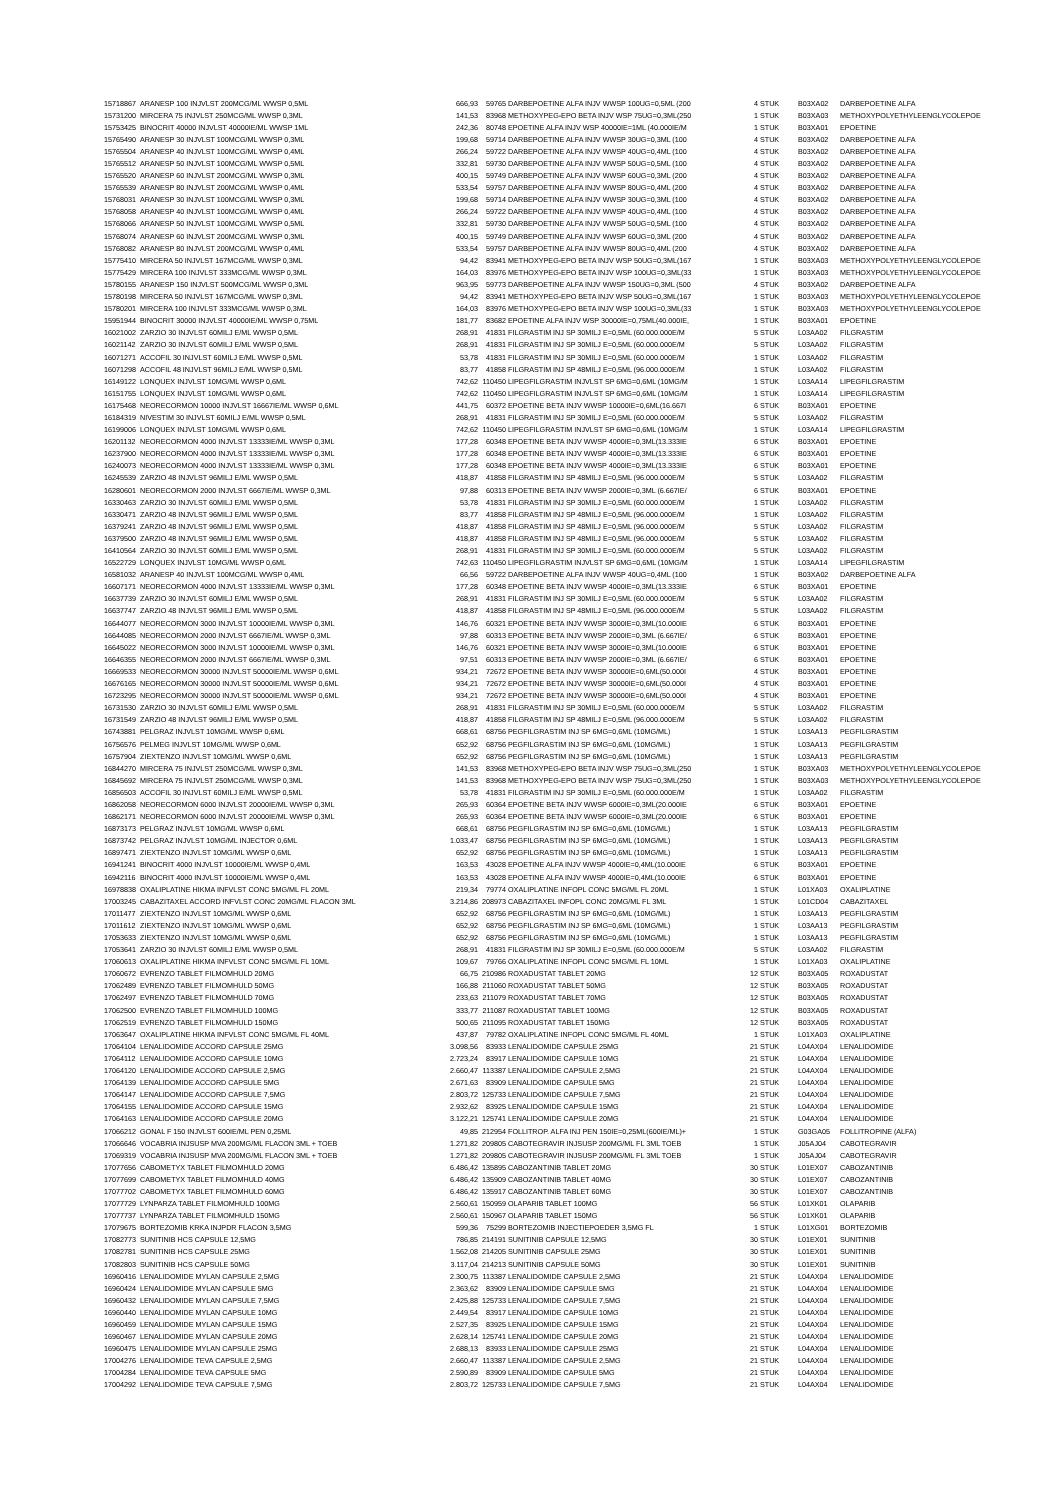| 15718867 | ARANESP 100 INJVLST 200MCG/ML WWSP 0,5ML | 666,93 | 59765 | DARBEPOETINE ALFA INJV WWSP 100UG=0,5ML (200 | 4 | STUK | B03XA02 | DARBEPOETINE ALFA |
| 15731200 | MIRCERA 75 INJVLST 250MCG/ML WWSP 0,3ML | 141,53 | 83968 | METHOXYPEG-EPO BETA INJV WSP 75UG=0,3ML(250 | 1 | STUK | B03XA03 | METHOXYPOLYETHYLEENGLYCOLEPOE |
| 15753425 | BINOCRIT 40000 INJVLST 40000IE/ML WWSP 1ML | 242,36 | 80748 | EPOETINE ALFA INJV WSP 40000IE=1ML (40.000IE/M | 1 | STUK | B03XA01 | EPOETINE |
| 15765490 | ARANESP 30 INJVLST 100MCG/ML WWSP 0,3ML | 199,68 | 59714 | DARBEPOETINE ALFA INJV WWSP 30UG=0,3ML (100 | 4 | STUK | B03XA02 | DARBEPOETINE ALFA |
| 15765504 | ARANESP 40 INJVLST 100MCG/ML WWSP 0,4ML | 266,24 | 59722 | DARBEPOETINE ALFA INJV WWSP 40UG=0,4ML (100 | 4 | STUK | B03XA02 | DARBEPOETINE ALFA |
| 15765512 | ARANESP 50 INJVLST 100MCG/ML WWSP 0,5ML | 332,81 | 59730 | DARBEPOETINE ALFA INJV WWSP 50UG=0,5ML (100 | 4 | STUK | B03XA02 | DARBEPOETINE ALFA |
| 15765520 | ARANESP 60 INJVLST 200MCG/ML WWSP 0,3ML | 400,15 | 59749 | DARBEPOETINE ALFA INJV WWSP 60UG=0,3ML (200 | 4 | STUK | B03XA02 | DARBEPOETINE ALFA |
| 15765539 | ARANESP 80 INJVLST 200MCG/ML WWSP 0,4ML | 533,54 | 59757 | DARBEPOETINE ALFA INJV WWSP 80UG=0,4ML (200 | 4 | STUK | B03XA02 | DARBEPOETINE ALFA |
| 15768031 | ARANESP 30 INJVLST 100MCG/ML WWSP 0,3ML | 199,68 | 59714 | DARBEPOETINE ALFA INJV WWSP 30UG=0,3ML (100 | 4 | STUK | B03XA02 | DARBEPOETINE ALFA |
| 15768058 | ARANESP 40 INJVLST 100MCG/ML WWSP 0,4ML | 266,24 | 59722 | DARBEPOETINE ALFA INJV WWSP 40UG=0,4ML (100 | 4 | STUK | B03XA02 | DARBEPOETINE ALFA |
| 15768066 | ARANESP 50 INJVLST 100MCG/ML WWSP 0,5ML | 332,81 | 59730 | DARBEPOETINE ALFA INJV WWSP 50UG=0,5ML (100 | 4 | STUK | B03XA02 | DARBEPOETINE ALFA |
| 15768074 | ARANESP 60 INJVLST 200MCG/ML WWSP 0,3ML | 400,15 | 59749 | DARBEPOETINE ALFA INJV WWSP 60UG=0,3ML (200 | 4 | STUK | B03XA02 | DARBEPOETINE ALFA |
| 15768082 | ARANESP 80 INJVLST 200MCG/ML WWSP 0,4ML | 533,54 | 59757 | DARBEPOETINE ALFA INJV WWSP 80UG=0,4ML (200 | 4 | STUK | B03XA02 | DARBEPOETINE ALFA |
| 15775410 | MIRCERA 50 INJVLST 167MCG/ML WWSP 0,3ML | 94,42 | 83941 | METHOXYPEG-EPO BETA INJV WSP 50UG=0,3ML(167 | 1 | STUK | B03XA03 | METHOXYPOLYETHYLEENGLYCOLEPOE |
| 15775429 | MIRCERA 100 INJVLST 333MCG/ML WWSP 0,3ML | 164,03 | 83976 | METHOXYPEG-EPO BETA INJV WSP 100UG=0,3ML(33 | 1 | STUK | B03XA03 | METHOXYPOLYETHYLEENGLYCOLEPOE |
| 15780155 | ARANESP 150 INJVLST 500MCG/ML WWSP 0,3ML | 963,95 | 59773 | DARBEPOETINE ALFA INJV WWSP 150UG=0,3ML (500 | 4 | STUK | B03XA02 | DARBEPOETINE ALFA |
| 15780198 | MIRCERA 50 INJVLST 167MCG/ML WWSP 0,3ML | 94,42 | 83941 | METHOXYPEG-EPO BETA INJV WSP 50UG=0,3ML(167 | 1 | STUK | B03XA03 | METHOXYPOLYETHYLEENGLYCOLEPOE |
| 15780201 | MIRCERA 100 INJVLST 333MCG/ML WWSP 0,3ML | 164,03 | 83976 | METHOXYPEG-EPO BETA INJV WSP 100UG=0,3ML(33 | 1 | STUK | B03XA03 | METHOXYPOLYETHYLEENGLYCOLEPOE |
| 15951944 | BINOCRIT 30000 INJVLST 40000IE/ML WWSP 0,75ML | 181,77 | 83682 | EPOETINE ALFA INJV WSP 30000IE=0,75ML(40.000IE, | 1 | STUK | B03XA01 | EPOETINE |
| 16021002 | ZARZIO 30 INJVLST 60MILJ E/ML WWSP 0,5ML | 268,91 | 41831 | FILGRASTIM INJ SP 30MILJ E=0,5ML (60.000.000E/M | 5 | STUK | L03AA02 | FILGRASTIM |
| 16021142 | ZARZIO 30 INJVLST 60MILJ E/ML WWSP 0,5ML | 268,91 | 41831 | FILGRASTIM INJ SP 30MILJ E=0,5ML (60.000.000E/M | 5 | STUK | L03AA02 | FILGRASTIM |
| 16071271 | ACCOFIL 30 INJVLST 60MILJ E/ML WWSP 0,5ML | 53,78 | 41831 | FILGRASTIM INJ SP 30MILJ E=0,5ML (60.000.000E/M | 1 | STUK | L03AA02 | FILGRASTIM |
| 16071298 | ACCOFIL 48 INJVLST 96MILJ E/ML WWSP 0,5ML | 83,77 | 41858 | FILGRASTIM INJ SP 48MILJ E=0,5ML (96.000.000E/M | 1 | STUK | L03AA02 | FILGRASTIM |
| 16149122 | LONQUEX INJVLST 10MG/ML WWSP 0,6ML | 742,62 | 110450 | LIPEGFILGRASTIM INJVLST SP 6MG=0,6ML (10MG/M | 1 | STUK | L03AA14 | LIPEGFILGRASTIM |
| 16151755 | LONQUEX INJVLST 10MG/ML WWSP 0,6ML | 742,62 | 110450 | LIPEGFILGRASTIM INJVLST SP 6MG=0,6ML (10MG/M | 1 | STUK | L03AA14 | LIPEGFILGRASTIM |
| 16175468 | NEORECORMON 10000 INJVLST 16667IE/ML WWSP 0,6ML | 441,75 | 60372 | EPOETINE BETA INJV WWSP 10000IE=0,6ML(16.667I | 6 | STUK | B03XA01 | EPOETINE |
| 16184319 | NIVESTIM 30 INJVLST 60MILJ E/ML WWSP 0,5ML | 268,91 | 41831 | FILGRASTIM INJ SP 30MILJ E=0,5ML (60.000.000E/M | 5 | STUK | L03AA02 | FILGRASTIM |
| 16199006 | LONQUEX INJVLST 10MG/ML WWSP 0,6ML | 742,62 | 110450 | LIPEGFILGRASTIM INJVLST SP 6MG=0,6ML (10MG/M | 1 | STUK | L03AA14 | LIPEGFILGRASTIM |
| 16201132 | NEORECORMON 4000 INJVLST 13333IE/ML WWSP 0,3ML | 177,28 | 60348 | EPOETINE BETA INJV WWSP 4000IE=0,3ML(13.333IE | 6 | STUK | B03XA01 | EPOETINE |
| 16237900 | NEORECORMON 4000 INJVLST 13333IE/ML WWSP 0,3ML | 177,28 | 60348 | EPOETINE BETA INJV WWSP 4000IE=0,3ML(13.333IE | 6 | STUK | B03XA01 | EPOETINE |
| 16240073 | NEORECORMON 4000 INJVLST 13333IE/ML WWSP 0,3ML | 177,28 | 60348 | EPOETINE BETA INJV WWSP 4000IE=0,3ML(13.333IE | 6 | STUK | B03XA01 | EPOETINE |
| 16245539 | ZARZIO 48 INJVLST 96MILJ E/ML WWSP 0,5ML | 418,87 | 41858 | FILGRASTIM INJ SP 48MILJ E=0,5ML (96.000.000E/M | 5 | STUK | L03AA02 | FILGRASTIM |
| 16280601 | NEORECORMON 2000 INJVLST 6667IE/ML WWSP 0,3ML | 97,88 | 60313 | EPOETINE BETA INJV WWSP 2000IE=0,3ML (6.667IE/ | 6 | STUK | B03XA01 | EPOETINE |
| 16330463 | ZARZIO 30 INJVLST 60MILJ E/ML WWSP 0,5ML | 53,78 | 41831 | FILGRASTIM INJ SP 30MILJ E=0,5ML (60.000.000E/M | 1 | STUK | L03AA02 | FILGRASTIM |
| 16330471 | ZARZIO 48 INJVLST 96MILJ E/ML WWSP 0,5ML | 83,77 | 41858 | FILGRASTIM INJ SP 48MILJ E=0,5ML (96.000.000E/M | 1 | STUK | L03AA02 | FILGRASTIM |
| 16379241 | ZARZIO 48 INJVLST 96MILJ E/ML WWSP 0,5ML | 418,87 | 41858 | FILGRASTIM INJ SP 48MILJ E=0,5ML (96.000.000E/M | 5 | STUK | L03AA02 | FILGRASTIM |
| 16379500 | ZARZIO 48 INJVLST 96MILJ E/ML WWSP 0,5ML | 418,87 | 41858 | FILGRASTIM INJ SP 48MILJ E=0,5ML (96.000.000E/M | 5 | STUK | L03AA02 | FILGRASTIM |
| 16410564 | ZARZIO 30 INJVLST 60MILJ E/ML WWSP 0,5ML | 268,91 | 41831 | FILGRASTIM INJ SP 30MILJ E=0,5ML (60.000.000E/M | 5 | STUK | L03AA02 | FILGRASTIM |
| 16522729 | LONQUEX INJVLST 10MG/ML WWSP 0,6ML | 742,63 | 110450 | LIPEGFILGRASTIM INJVLST SP 6MG=0,6ML (10MG/M | 1 | STUK | L03AA14 | LIPEGFILGRASTIM |
| 16581032 | ARANESP 40 INJVLST 100MCG/ML WWSP 0,4ML | 66,56 | 59722 | DARBEPOETINE ALFA INJV WWSP 40UG=0,4ML (100 | 1 | STUK | B03XA02 | DARBEPOETINE ALFA |
| 16607171 | NEORECORMON 4000 INJVLST 13333IE/ML WWSP 0,3ML | 177,28 | 60348 | EPOETINE BETA INJV WWSP 4000IE=0,3ML(13.333IE | 6 | STUK | B03XA01 | EPOETINE |
| 16637739 | ZARZIO 30 INJVLST 60MILJ E/ML WWSP 0,5ML | 268,91 | 41831 | FILGRASTIM INJ SP 30MILJ E=0,5ML (60.000.000E/M | 5 | STUK | L03AA02 | FILGRASTIM |
| 16637747 | ZARZIO 48 INJVLST 96MILJ E/ML WWSP 0,5ML | 418,87 | 41858 | FILGRASTIM INJ SP 48MILJ E=0,5ML (96.000.000E/M | 5 | STUK | L03AA02 | FILGRASTIM |
| 16644077 | NEORECORMON 3000 INJVLST 10000IE/ML WWSP 0,3ML | 146,76 | 60321 | EPOETINE BETA INJV WWSP 3000IE=0,3ML(10.000IE | 6 | STUK | B03XA01 | EPOETINE |
| 16644085 | NEORECORMON 2000 INJVLST 6667IE/ML WWSP 0,3ML | 97,88 | 60313 | EPOETINE BETA INJV WWSP 2000IE=0,3ML (6.667IE/ | 6 | STUK | B03XA01 | EPOETINE |
| 16645022 | NEORECORMON 3000 INJVLST 10000IE/ML WWSP 0,3ML | 146,76 | 60321 | EPOETINE BETA INJV WWSP 3000IE=0,3ML(10.000IE | 6 | STUK | B03XA01 | EPOETINE |
| 16646355 | NEORECORMON 2000 INJVLST 6667IE/ML WWSP 0,3ML | 97,51 | 60313 | EPOETINE BETA INJV WWSP 2000IE=0,3ML (6.667IE/ | 6 | STUK | B03XA01 | EPOETINE |
| 16669533 | NEORECORMON 30000 INJVLST 50000IE/ML WWSP 0,6ML | 934,21 | 72672 | EPOETINE BETA INJV WWSP 30000IE=0,6ML(50.000I | 4 | STUK | B03XA01 | EPOETINE |
| 16676165 | NEORECORMON 30000 INJVLST 50000IE/ML WWSP 0,6ML | 934,21 | 72672 | EPOETINE BETA INJV WWSP 30000IE=0,6ML(50.000I | 4 | STUK | B03XA01 | EPOETINE |
| 16723295 | NEORECORMON 30000 INJVLST 50000IE/ML WWSP 0,6ML | 934,21 | 72672 | EPOETINE BETA INJV WWSP 30000IE=0,6ML(50.000I | 4 | STUK | B03XA01 | EPOETINE |
| 16731530 | ZARZIO 30 INJVLST 60MILJ E/ML WWSP 0,5ML | 268,91 | 41831 | FILGRASTIM INJ SP 30MILJ E=0,5ML (60.000.000E/M | 5 | STUK | L03AA02 | FILGRASTIM |
| 16731549 | ZARZIO 48 INJVLST 96MILJ E/ML WWSP 0,5ML | 418,87 | 41858 | FILGRASTIM INJ SP 48MILJ E=0,5ML (96.000.000E/M | 5 | STUK | L03AA02 | FILGRASTIM |
| 16743881 | PELGRAZ INJVLST 10MG/ML WWSP 0,6ML | 668,61 | 68756 | PEGFILGRASTIM INJ SP 6MG=0,6ML (10MG/ML) | 1 | STUK | L03AA13 | PEGFILGRASTIM |
| 16756576 | PELMEG INJVLST 10MG/ML WWSP 0,6ML | 652,92 | 68756 | PEGFILGRASTIM INJ SP 6MG=0,6ML (10MG/ML) | 1 | STUK | L03AA13 | PEGFILGRASTIM |
| 16757904 | ZIEXTENZO INJVLST 10MG/ML WWSP 0,6ML | 652,92 | 68756 | PEGFILGRASTIM INJ SP 6MG=0,6ML (10MG/ML) | 1 | STUK | L03AA13 | PEGFILGRASTIM |
| 16844270 | MIRCERA 75 INJVLST 250MCG/ML WWSP 0,3ML | 141,53 | 83968 | METHOXYPEG-EPO BETA INJV WSP 75UG=0,3ML(250 | 1 | STUK | B03XA03 | METHOXYPOLYETHYLEENGLYCOLEPOE |
| 16845692 | MIRCERA 75 INJVLST 250MCG/ML WWSP 0,3ML | 141,53 | 83968 | METHOXYPEG-EPO BETA INJV WSP 75UG=0,3ML(250 | 1 | STUK | B03XA03 | METHOXYPOLYETHYLEENGLYCOLEPOE |
| 16856503 | ACCOFIL 30 INJVLST 60MILJ E/ML WWSP 0,5ML | 53,78 | 41831 | FILGRASTIM INJ SP 30MILJ E=0,5ML (60.000.000E/M | 1 | STUK | L03AA02 | FILGRASTIM |
| 16862058 | NEORECORMON 6000 INJVLST 20000IE/ML WWSP 0,3ML | 265,93 | 60364 | EPOETINE BETA INJV WWSP 6000IE=0,3ML(20.000IE | 6 | STUK | B03XA01 | EPOETINE |
| 16862171 | NEORECORMON 6000 INJVLST 20000IE/ML WWSP 0,3ML | 265,93 | 60364 | EPOETINE BETA INJV WWSP 6000IE=0,3ML(20.000IE | 6 | STUK | B03XA01 | EPOETINE |
| 16873173 | PELGRAZ INJVLST 10MG/ML WWSP 0,6ML | 668,61 | 68756 | PEGFILGRASTIM INJ SP 6MG=0,6ML (10MG/ML) | 1 | STUK | L03AA13 | PEGFILGRASTIM |
| 16873742 | PELGRAZ INJVLST 10MG/ML INJECTOR 0,6ML | 1.033,47 | 68756 | PEGFILGRASTIM INJ SP 6MG=0,6ML (10MG/ML) | 1 | STUK | L03AA13 | PEGFILGRASTIM |
| 16897471 | ZIEXTENZO INJVLST 10MG/ML WWSP 0,6ML | 652,92 | 68756 | PEGFILGRASTIM INJ SP 6MG=0,6ML (10MG/ML) | 1 | STUK | L03AA13 | PEGFILGRASTIM |
| 16941241 | BINOCRIT 4000 INJVLST 10000IE/ML WWSP 0,4ML | 163,53 | 43028 | EPOETINE ALFA INJV WWSP 4000IE=0,4ML(10.000IE | 6 | STUK | B03XA01 | EPOETINE |
| 16942116 | BINOCRIT 4000 INJVLST 10000IE/ML WWSP 0,4ML | 163,53 | 43028 | EPOETINE ALFA INJV WWSP 4000IE=0,4ML(10.000IE | 6 | STUK | B03XA01 | EPOETINE |
| 16978838 | OXALIPLATINE HIKMA INFVLST CONC 5MG/ML FL 20ML | 219,34 | 79774 | OXALIPLATINE INFOPL CONC 5MG/ML FL 20ML | 1 | STUK | L01XA03 | OXALIPLATINE |
| 17003245 | CABAZITAXEL ACCORD INFVLST CONC 20MG/ML FLACON 3ML | 3.214,86 | 208973 | CABAZITAXEL INFOPL CONC 20MG/ML FL 3ML | 1 | STUK | L01CD04 | CABAZITAXEL |
| 17011477 | ZIEXTENZO INJVLST 10MG/ML WWSP 0,6ML | 652,92 | 68756 | PEGFILGRASTIM INJ SP 6MG=0,6ML (10MG/ML) | 1 | STUK | L03AA13 | PEGFILGRASTIM |
| 17011612 | ZIEXTENZO INJVLST 10MG/ML WWSP 0,6ML | 652,92 | 68756 | PEGFILGRASTIM INJ SP 6MG=0,6ML (10MG/ML) | 1 | STUK | L03AA13 | PEGFILGRASTIM |
| 17053633 | ZIEXTENZO INJVLST 10MG/ML WWSP 0,6ML | 652,92 | 68756 | PEGFILGRASTIM INJ SP 6MG=0,6ML (10MG/ML) | 1 | STUK | L03AA13 | PEGFILGRASTIM |
| 17053641 | ZARZIO 30 INJVLST 60MILJ E/ML WWSP 0,5ML | 268,91 | 41831 | FILGRASTIM INJ SP 30MILJ E=0,5ML (60.000.000E/M | 5 | STUK | L03AA02 | FILGRASTIM |
| 17060613 | OXALIPLATINE HIKMA INFVLST CONC 5MG/ML FL 10ML | 109,67 | 79766 | OXALIPLATINE INFOPL CONC 5MG/ML FL 10ML | 1 | STUK | L01XA03 | OXALIPLATINE |
| 17060672 | EVRENZO TABLET FILMOMHULD 20MG | 66,75 | 210986 | ROXADUSTAT TABLET 20MG | 12 | STUK | B03XA05 | ROXADUSTAT |
| 17062489 | EVRENZO TABLET FILMOMHULD 50MG | 166,88 | 211060 | ROXADUSTAT TABLET 50MG | 12 | STUK | B03XA05 | ROXADUSTAT |
| 17062497 | EVRENZO TABLET FILMOMHULD 70MG | 233,63 | 211079 | ROXADUSTAT TABLET 70MG | 12 | STUK | B03XA05 | ROXADUSTAT |
| 17062500 | EVRENZO TABLET FILMOMHULD 100MG | 333,77 | 211087 | ROXADUSTAT TABLET 100MG | 12 | STUK | B03XA05 | ROXADUSTAT |
| 17062519 | EVRENZO TABLET FILMOMHULD 150MG | 500,65 | 211095 | ROXADUSTAT TABLET 150MG | 12 | STUK | B03XA05 | ROXADUSTAT |
| 17063647 | OXALIPLATINE HIKMA INFVLST CONC 5MG/ML FL 40ML | 437,87 | 79782 | OXALIPLATINE INFOPL CONC 5MG/ML FL 40ML | 1 | STUK | L01XA03 | OXALIPLATINE |
| 17064104 | LENALIDOMIDE ACCORD CAPSULE 25MG | 3.098,56 | 83933 | LENALIDOMIDE CAPSULE 25MG | 21 | STUK | L04AX04 | LENALIDOMIDE |
| 17064112 | LENALIDOMIDE ACCORD CAPSULE 10MG | 2.723,24 | 83917 | LENALIDOMIDE CAPSULE 10MG | 21 | STUK | L04AX04 | LENALIDOMIDE |
| 17064120 | LENALIDOMIDE ACCORD CAPSULE 2,5MG | 2.660,47 | 113387 | LENALIDOMIDE CAPSULE 2,5MG | 21 | STUK | L04AX04 | LENALIDOMIDE |
| 17064139 | LENALIDOMIDE ACCORD CAPSULE 5MG | 2.671,63 | 83909 | LENALIDOMIDE CAPSULE 5MG | 21 | STUK | L04AX04 | LENALIDOMIDE |
| 17064147 | LENALIDOMIDE ACCORD CAPSULE 7,5MG | 2.803,72 | 125733 | LENALIDOMIDE CAPSULE 7,5MG | 21 | STUK | L04AX04 | LENALIDOMIDE |
| 17064155 | LENALIDOMIDE ACCORD CAPSULE 15MG | 2.932,62 | 83925 | LENALIDOMIDE CAPSULE 15MG | 21 | STUK | L04AX04 | LENALIDOMIDE |
| 17064163 | LENALIDOMIDE ACCORD CAPSULE 20MG | 3.122,21 | 125741 | LENALIDOMIDE CAPSULE 20MG | 21 | STUK | L04AX04 | LENALIDOMIDE |
| 17066212 | GONAL F 150 INJVLST 600IE/ML PEN 0,25ML | 49,85 | 212954 | FOLLITROP. ALFA INJ PEN 150IE=0,25ML(600IE/ML)+ | 1 | STUK | G03GA05 | FOLLITROPINE (ALFA) |
| 17066646 | VOCABRIA INJSUSP MVA 200MG/ML FLACON 3ML + TOEB | 1.271,82 | 209805 | CABOTEGRAVIR INJSUSP 200MG/ML FL 3ML TOEB | 1 | STUK | J05AJ04 | CABOTEGRAVIR |
| 17069319 | VOCABRIA INJSUSP MVA 200MG/ML FLACON 3ML + TOEB | 1.271,82 | 209805 | CABOTEGRAVIR INJSUSP 200MG/ML FL 3ML TOEB | 1 | STUK | J05AJ04 | CABOTEGRAVIR |
| 17077656 | CABOMETYX TABLET FILMOMHULD 20MG | 6.486,42 | 135895 | CABOZANTINIB TABLET 20MG | 30 | STUK | L01EX07 | CABOZANTINIB |
| 17077699 | CABOMETYX TABLET FILMOMHULD 40MG | 6.486,42 | 135909 | CABOZANTINIB TABLET 40MG | 30 | STUK | L01EX07 | CABOZANTINIB |
| 17077702 | CABOMETYX TABLET FILMOMHULD 60MG | 6.486,42 | 135917 | CABOZANTINIB TABLET 60MG | 30 | STUK | L01EX07 | CABOZANTINIB |
| 17077729 | LYNPARZA TABLET FILMOMHULD 100MG | 2.560,61 | 150959 | OLAPARIB TABLET 100MG | 56 | STUK | L01XK01 | OLAPARIB |
| 17077737 | LYNPARZA TABLET FILMOMHULD 150MG | 2.560,61 | 150967 | OLAPARIB TABLET 150MG | 56 | STUK | L01XK01 | OLAPARIB |
| 17079675 | BORTEZOMIB KRKA INJPDR FLACON 3,5MG | 599,36 | 75299 | BORTEZOMIB INJECTIEPOEDER 3,5MG FL | 1 | STUK | L01XG01 | BORTEZOMIB |
| 17082773 | SUNITINIB HCS CAPSULE 12,5MG | 786,85 | 214191 | SUNITINIB CAPSULE 12,5MG | 30 | STUK | L01EX01 | SUNITINIB |
| 17082781 | SUNITINIB HCS CAPSULE 25MG | 1.562,08 | 214205 | SUNITINIB CAPSULE 25MG | 30 | STUK | L01EX01 | SUNITINIB |
| 17082803 | SUNITINIB HCS CAPSULE 50MG | 3.117,04 | 214213 | SUNITINIB CAPSULE 50MG | 30 | STUK | L01EX01 | SUNITINIB |
| 16960416 | LENALIDOMIDE MYLAN CAPSULE 2,5MG | 2.300,75 | 113387 | LENALIDOMIDE CAPSULE 2,5MG | 21 | STUK | L04AX04 | LENALIDOMIDE |
| 16960424 | LENALIDOMIDE MYLAN CAPSULE 5MG | 2.363,62 | 83909 | LENALIDOMIDE CAPSULE 5MG | 21 | STUK | L04AX04 | LENALIDOMIDE |
| 16960432 | LENALIDOMIDE MYLAN CAPSULE 7,5MG | 2.425,88 | 125733 | LENALIDOMIDE CAPSULE 7,5MG | 21 | STUK | L04AX04 | LENALIDOMIDE |
| 16960440 | LENALIDOMIDE MYLAN CAPSULE 10MG | 2.449,54 | 83917 | LENALIDOMIDE CAPSULE 10MG | 21 | STUK | L04AX04 | LENALIDOMIDE |
| 16960459 | LENALIDOMIDE MYLAN CAPSULE 15MG | 2.527,35 | 83925 | LENALIDOMIDE CAPSULE 15MG | 21 | STUK | L04AX04 | LENALIDOMIDE |
| 16960467 | LENALIDOMIDE MYLAN CAPSULE 20MG | 2.628,14 | 125741 | LENALIDOMIDE CAPSULE 20MG | 21 | STUK | L04AX04 | LENALIDOMIDE |
| 16960475 | LENALIDOMIDE MYLAN CAPSULE 25MG | 2.688,13 | 83933 | LENALIDOMIDE CAPSULE 25MG | 21 | STUK | L04AX04 | LENALIDOMIDE |
| 17004276 | LENALIDOMIDE TEVA CAPSULE 2,5MG | 2.660,47 | 113387 | LENALIDOMIDE CAPSULE 2,5MG | 21 | STUK | L04AX04 | LENALIDOMIDE |
| 17004284 | LENALIDOMIDE TEVA CAPSULE 5MG | 2.590,89 | 83909 | LENALIDOMIDE CAPSULE 5MG | 21 | STUK | L04AX04 | LENALIDOMIDE |
| 17004292 | LENALIDOMIDE TEVA CAPSULE 7,5MG | 2.803,72 | 125733 | LENALIDOMIDE CAPSULE 7,5MG | 21 | STUK | L04AX04 | LENALIDOMIDE |